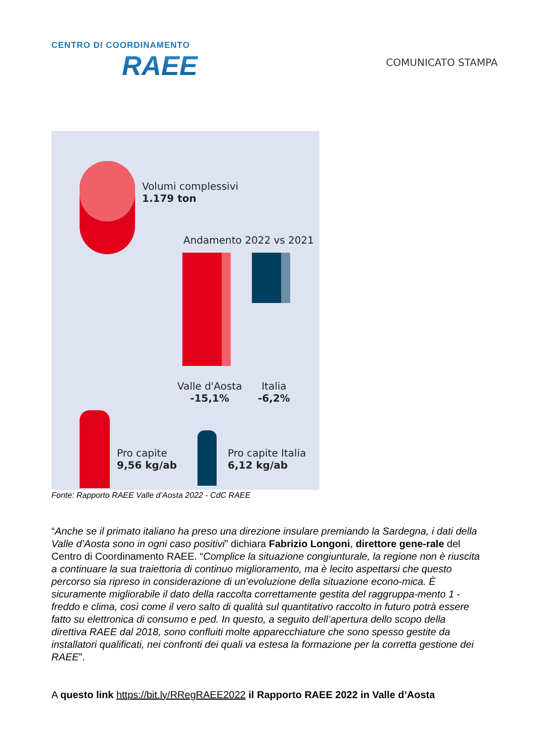CENTRO DI COORDINAMENTO
RAEE
COMUNICATO STAMPA
Volumi complessivi
1.179 ton
Andamento 2022 vs 2021
Valle d'Aosta
-15,1%
Italia
-6,2%
Pro capite
9,56 kg/ab
Pro capite Italia
6,12 kg/ab
Fonte: Rapporto RAEE Valle d’Aosta 2022 - CdC RAEE
“Anche se il primato italiano ha preso una direzione insulare premiando la Sardegna, i dati della Valle d’Aosta sono in ogni caso positivi” dichiara Fabrizio Longoni, direttore gene-rale del Centro di Coordinamento RAEE. “Complice la situazione congiunturale, la regione non è riuscita a continuare la sua traiettoria di continuo miglioramento, ma è lecito aspettarsi che questo percorso sia ripreso in considerazione di un’evoluzione della situazione econo-mica. È sicuramente migliorabile il dato della raccolta correttamente gestita del raggruppa-mento 1 - freddo e clima, così come il vero salto di qualità sul quantitativo raccolto in futuro potrà essere fatto su elettronica di consumo e ped. In questo, a seguito dell’apertura dello scopo della direttiva RAEE dal 2018, sono confluiti molte apparecchiature che sono spesso gestite da installatori qualificati, nei confronti dei quali va estesa la formazione per la corretta gestione dei RAEE”.
A questo link https://bit.ly/RRegRAEE2022 il Rapporto RAEE 2022 in Valle d’Aosta